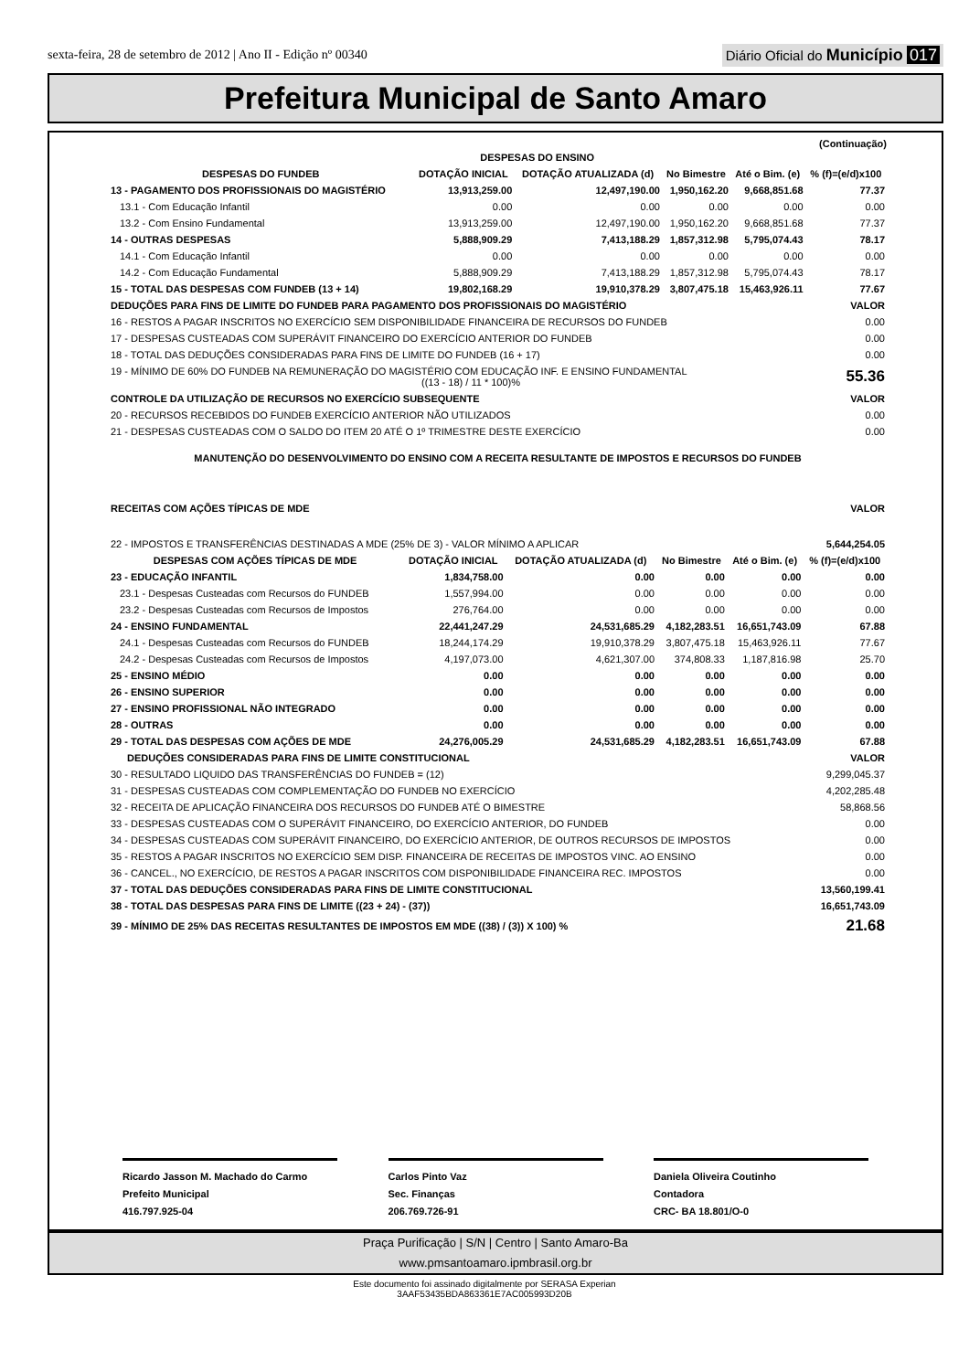sexta-feira, 28 de setembro de 2012 | Ano II - Edição nº 00340
Diário Oficial do Município 017
Prefeitura Municipal de Santo Amaro
(Continuação)
| | DESPESAS DO ENSINO | | | | |
| --- | --- | --- | --- | --- | --- |
| DESPESAS DO FUNDEB | DOTAÇÃO INICIAL | DOTAÇÃO ATUALIZADA (d) | No Bimestre | Até o Bim. (e) | % (f)=(e/d)x100 |
| 13 - PAGAMENTO DOS PROFISSIONAIS DO MAGISTÉRIO | 13,913,259.00 | 12,497,190.00 | 1,950,162.20 | 9,668,851.68 | 77.37 |
| 13.1 - Com Educação Infantil | 0.00 | 0.00 | 0.00 | 0.00 | 0.00 |
| 13.2 - Com Ensino Fundamental | 13,913,259.00 | 12,497,190.00 | 1,950,162.20 | 9,668,851.68 | 77.37 |
| 14 - OUTRAS DESPESAS | 5,888,909.29 | 7,413,188.29 | 1,857,312.98 | 5,795,074.43 | 78.17 |
| 14.1 - Com Educação Infantil | 0.00 | 0.00 | 0.00 | 0.00 | 0.00 |
| 14.2 - Com Educação Fundamental | 5,888,909.29 | 7,413,188.29 | 1,857,312.98 | 5,795,074.43 | 78.17 |
| 15 - TOTAL DAS DESPESAS COM FUNDEB (13 + 14) | 19,802,168.29 | 19,910,378.29 | 3,807,475.18 | 15,463,926.11 | 77.67 |
| DEDUÇÕES PARA FINS DE LIMITE DO FUNDEB PARA PAGAMENTO DOS PROFISSIONAIS DO MAGISTÉRIO | VALOR |
| 16 - RESTOS A PAGAR INSCRITOS NO EXERCÍCIO SEM DISPONIBILIDADE FINANCEIRA DE RECURSOS DO FUNDEB | 0.00 |
| 17 - DESPESAS CUSTEADAS COM SUPERÁVIT FINANCEIRO DO EXERCÍCIO ANTERIOR DO FUNDEB | 0.00 |
| 18 - TOTAL DAS DEDUÇÕES CONSIDERADAS PARA FINS DE LIMITE DO FUNDEB (16 + 17) | 0.00 |
| 19 - MÍNIMO DE 60% DO FUNDEB NA REMUNERAÇÃO DO MAGISTÉRIO COM EDUCAÇÃO INF. E ENSINO FUNDAMENTAL ((13 - 18) / 11 * 100)% | 55.36 |
| CONTROLE DA UTILIZAÇÃO DE RECURSOS NO EXERCÍCIO SUBSEQUENTE | VALOR |
| 20 - RECURSOS RECEBIDOS DO FUNDEB EXERCÍCIO ANTERIOR NÃO UTILIZADOS | 0.00 |
| 21 - DESPESAS CUSTEADAS COM O SALDO DO ITEM 20 ATÉ O 1º TRIMESTRE DESTE EXERCÍCIO | 0.00 |
MANUTENÇÃO DO DESENVOLVIMENTO DO ENSINO COM A RECEITA RESULTANTE DE IMPOSTOS E RECURSOS DO FUNDEB
| RECEITAS COM AÇÕES TÍPICAS DE MDE | VALOR |
| 22 - IMPOSTOS E TRANSFERÊNCIAS DESTINADAS A MDE (25% DE 3) - VALOR MÍNIMO A APLICAR | 5,644,254.05 |
| DESPESAS COM AÇÕES TÍPICAS DE MDE | DOTAÇÃO INICIAL | DOTAÇÃO ATUALIZADA (d) | No Bimestre | Até o Bim. (e) | % (f)=(e/d)x100 |
| --- | --- | --- | --- | --- | --- |
| 23 - EDUCAÇÃO INFANTIL | 1,834,758.00 | 0.00 | 0.00 | 0.00 | 0.00 |
| 23.1 - Despesas Custeadas com Recursos do FUNDEB | 1,557,994.00 | 0.00 | 0.00 | 0.00 | 0.00 |
| 23.2 - Despesas Custeadas com Recursos de Impostos | 276,764.00 | 0.00 | 0.00 | 0.00 | 0.00 |
| 24 - ENSINO FUNDAMENTAL | 22,441,247.29 | 24,531,685.29 | 4,182,283.51 | 16,651,743.09 | 67.88 |
| 24.1 - Despesas Custeadas com Recursos do FUNDEB | 18,244,174.29 | 19,910,378.29 | 3,807,475.18 | 15,463,926.11 | 77.67 |
| 24.2 - Despesas Custeadas com Recursos de Impostos | 4,197,073.00 | 4,621,307.00 | 374,808.33 | 1,187,816.98 | 25.70 |
| 25 - ENSINO MÉDIO | 0.00 | 0.00 | 0.00 | 0.00 | 0.00 |
| 26 - ENSINO SUPERIOR | 0.00 | 0.00 | 0.00 | 0.00 | 0.00 |
| 27 - ENSINO PROFISSIONAL NÃO INTEGRADO | 0.00 | 0.00 | 0.00 | 0.00 | 0.00 |
| 28 - OUTRAS | 0.00 | 0.00 | 0.00 | 0.00 | 0.00 |
| 29 - TOTAL DAS DESPESAS COM AÇÕES DE MDE | 24,276,005.29 | 24,531,685.29 | 4,182,283.51 | 16,651,743.09 | 67.88 |
| DEDUÇÕES CONSIDERADAS PARA FINS DE LIMITE CONSTITUCIONAL | VALOR |
| 30 - RESULTADO LIQUIDO DAS TRANSFERÊNCIAS DO FUNDEB = (12) | 9,299,045.37 |
| 31 - DESPESAS CUSTEADAS COM COMPLEMENTAÇÃO DO FUNDEB NO EXERCÍCIO | 4,202,285.48 |
| 32 - RECEITA DE APLICAÇÃO FINANCEIRA DOS RECURSOS DO FUNDEB ATÉ O BIMESTRE | 58,868.56 |
| 33 - DESPESAS CUSTEADAS COM O SUPERÁVIT FINANCEIRO, DO EXERCÍCIO ANTERIOR, DO FUNDEB | 0.00 |
| 34 - DESPESAS CUSTEADAS COM SUPERÁVIT FINANCEIRO, DO EXERCÍCIO ANTERIOR, DE OUTROS RECURSOS DE IMPOSTOS | 0.00 |
| 35 - RESTOS A PAGAR INSCRITOS NO EXERCÍCIO SEM DISP. FINANCEIRA DE RECEITAS DE IMPOSTOS VINC. AO ENSINO | 0.00 |
| 36 - CANCEL., NO EXERCÍCIO, DE RESTOS A PAGAR INSCRITOS COM DISPONIBILIDADE FINANCEIRA REC. IMPOSTOS | 0.00 |
| 37 - TOTAL DAS DEDUÇÕES CONSIDERADAS PARA FINS DE LIMITE CONSTITUCIONAL | 13,560,199.41 |
| 38 - TOTAL DAS DESPESAS PARA FINS DE LIMITE ((23 + 24) - (37)) | 16,651,743.09 |
| 39 - MÍNIMO DE 25% DAS RECEITAS RESULTANTES DE IMPOSTOS EM MDE ((38) / (3)) X 100) % | 21.68 |
Ricardo Jasson M. Machado do Carmo
Prefeito Municipal
416.797.925-04
Carlos Pinto Vaz
Sec. Finanças
206.769.726-91
Daniela Oliveira Coutinho
Contadora
CRC- BA 18.801/O-0
Praça Purificação | S/N | Centro | Santo Amaro-Ba
www.pmsantoamaro.ipmbrasil.org.br
Este documento foi assinado digitalmente por SERASA Experian
3AAF53435BDA863361E7AC005993D20B